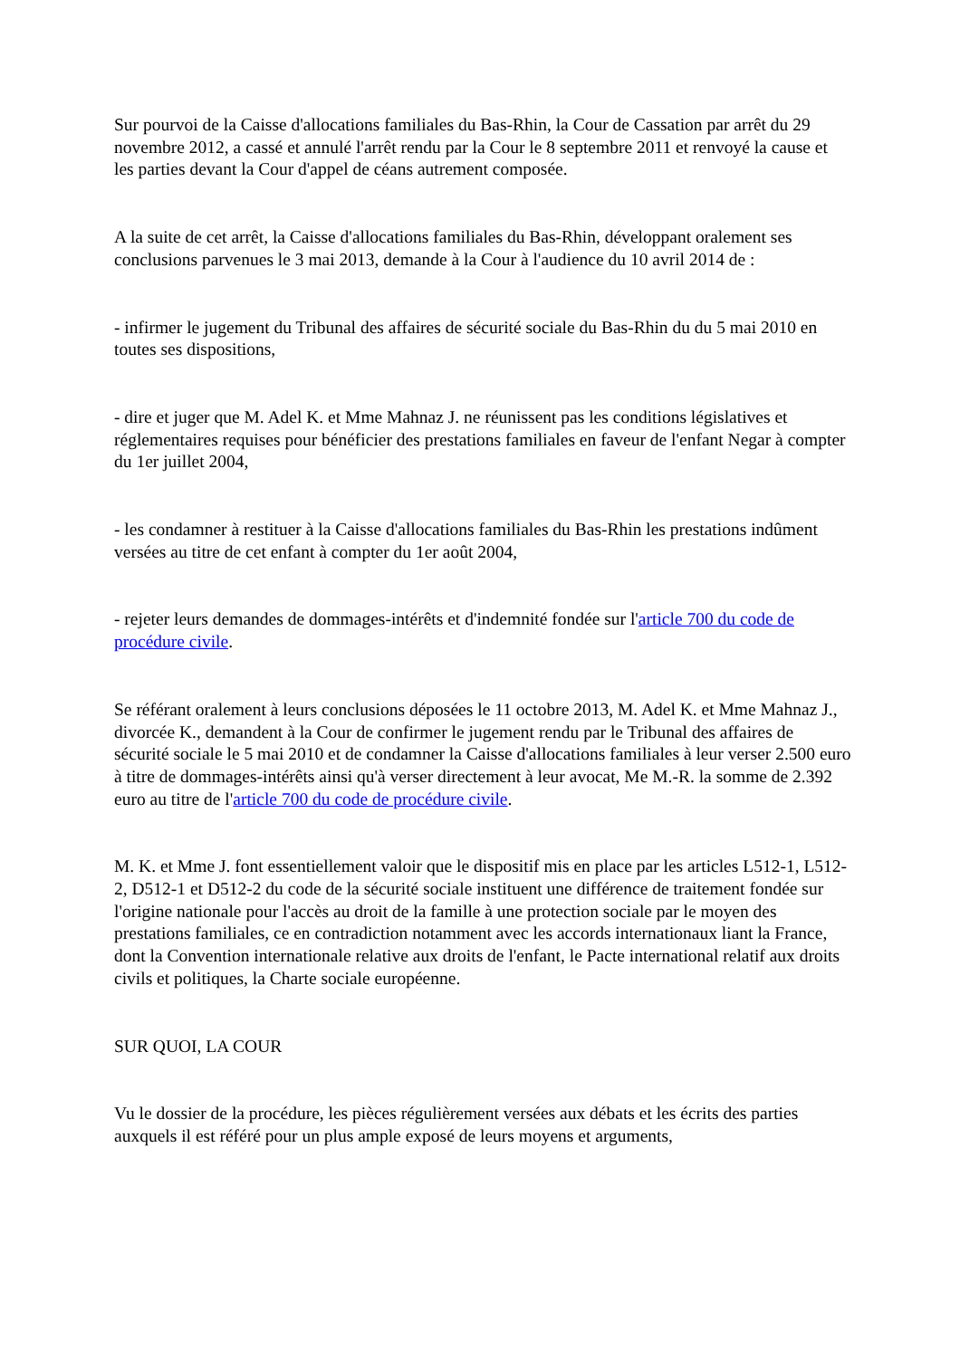Sur pourvoi de la Caisse d'allocations familiales du Bas-Rhin, la Cour de Cassation par arrêt du 29 novembre 2012, a cassé et annulé l'arrêt rendu par la Cour le 8 septembre 2011 et renvoyé la cause et les parties devant la Cour d'appel de céans autrement composée.
A la suite de cet arrêt, la Caisse d'allocations familiales du Bas-Rhin, développant oralement ses conclusions parvenues le 3 mai 2013, demande à la Cour à l'audience du 10 avril 2014 de :
- infirmer le jugement du Tribunal des affaires de sécurité sociale du Bas-Rhin du du 5 mai 2010 en toutes ses dispositions,
- dire et juger que M. Adel K. et Mme Mahnaz J. ne réunissent pas les conditions législatives et réglementaires requises pour bénéficier des prestations familiales en faveur de l'enfant Negar à compter du 1er juillet 2004,
- les condamner à restituer à la Caisse d'allocations familiales du Bas-Rhin les prestations indûment versées au titre de cet enfant à compter du 1er août 2004,
- rejeter leurs demandes de dommages-intérêts et d'indemnité fondée sur l'article 700 du code de procédure civile.
Se référant oralement à leurs conclusions déposées le 11 octobre 2013, M. Adel K. et Mme Mahnaz J., divorcée K., demandent à la Cour de confirmer le jugement rendu par le Tribunal des affaires de sécurité sociale le 5 mai 2010 et de condamner la Caisse d'allocations familiales à leur verser 2.500 euro à titre de dommages-intérêts ainsi qu'à verser directement à leur avocat, Me M.-R. la somme de 2.392 euro au titre de l'article 700 du code de procédure civile.
M. K. et Mme J. font essentiellement valoir que le dispositif mis en place par les articles L512-1, L512-2, D512-1 et D512-2 du code de la sécurité sociale instituent une différence de traitement fondée sur l'origine nationale pour l'accès au droit de la famille à une protection sociale par le moyen des prestations familiales, ce en contradiction notamment avec les accords internationaux liant la France, dont la Convention internationale relative aux droits de l'enfant, le Pacte international relatif aux droits civils et politiques, la Charte sociale européenne.
SUR QUOI, LA COUR
Vu le dossier de la procédure, les pièces régulièrement versées aux débats et les écrits des parties auxquels il est référé pour un plus ample exposé de leurs moyens et arguments,